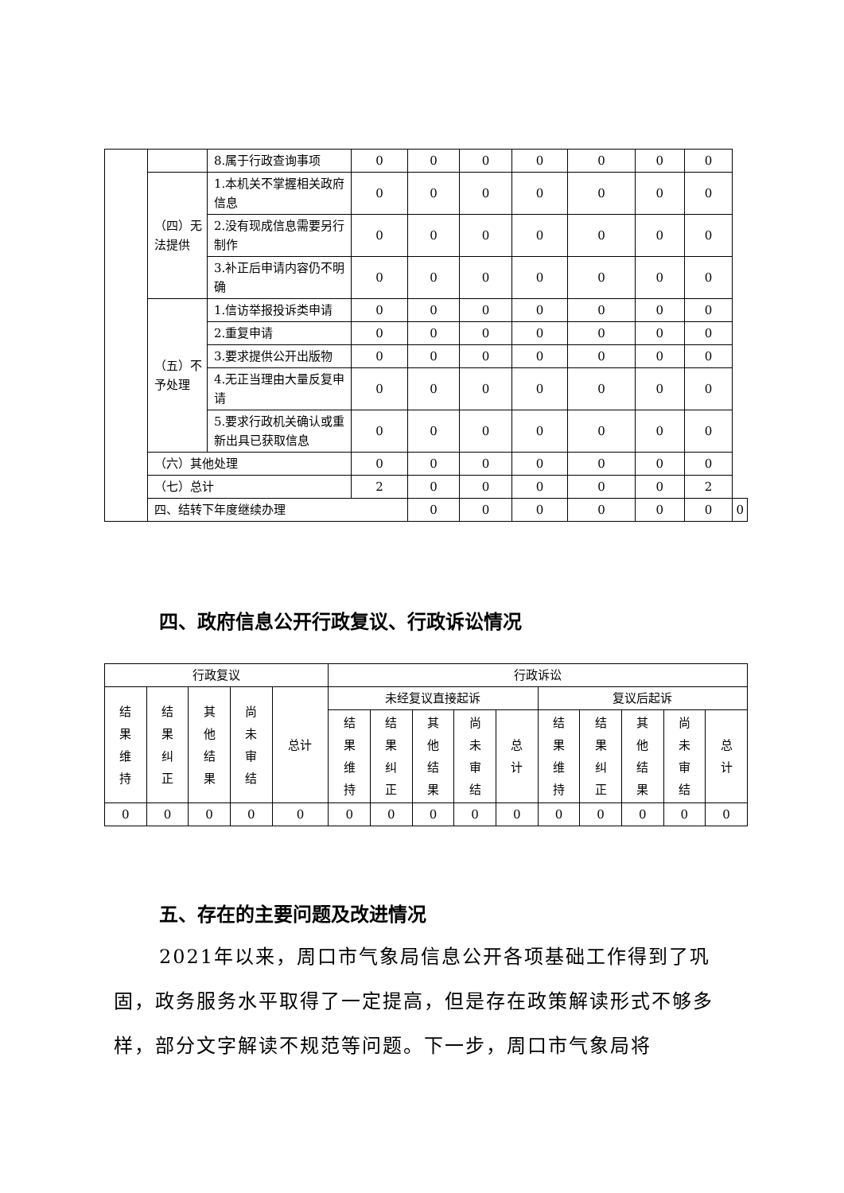| | | 8.属于行政查询事项 | 0 | 0 | 0 | 0 | 0 | 0 | 0 | |
| | （四）无法提供 | 1.本机关不掌握相关政府信息 | 0 | 0 | 0 | 0 | 0 | 0 | 0 | |
| | | 2.没有现成信息需要另行制作 | 0 | 0 | 0 | 0 | 0 | 0 | 0 | |
| | | 3.补正后申请内容仍不明确 | 0 | 0 | 0 | 0 | 0 | 0 | 0 | |
| | （五）不予处理 | 1.信访举报投诉类申请 | 0 | 0 | 0 | 0 | 0 | 0 | 0 | |
| | | 2.重复申请 | 0 | 0 | 0 | 0 | 0 | 0 | 0 | |
| | | 3.要求提供公开出版物 | 0 | 0 | 0 | 0 | 0 | 0 | 0 | |
| | | 4.无正当理由大量反复申请 | 0 | 0 | 0 | 0 | 0 | 0 | 0 | |
| | | 5.要求行政机关确认或重新出具已获取信息 | 0 | 0 | 0 | 0 | 0 | 0 | 0 | |
| | （六）其他处理 | | 0 | 0 | 0 | 0 | 0 | 0 | 0 | |
| | （七）总计 | | 2 | 0 | 0 | 0 | 0 | 0 | 2 | |
| | 四、结转下年度继续办理 | | | 0 | 0 | 0 | 0 | 0 | 0 | 0 |
四、政府信息公开行政复议、行政诉讼情况
| 行政复议 | | | | | 行政诉讼 | | | | | | | | | |
| --- | --- | --- | --- | --- | --- | --- | --- | --- | --- | --- | --- | --- | --- | --- |
| 结果维持 | 结果纠正 | 其他结果 | 尚未审结 | 总计 | 未经复议直接起诉 | | | | | 复议后起诉 | | | | |
| | | | | | 结果维持 | 结果纠正 | 其他结果 | 尚未审结 | 总计 | 结果维持 | 结果纠正 | 其他结果 | 尚未审结 | 总计 |
| 0 | 0 | 0 | 0 | 0 | 0 | 0 | 0 | 0 | 0 | 0 | 0 | 0 | 0 | 0 |
五、存在的主要问题及改进情况
2021年以来，周口市气象局信息公开各项基础工作得到了巩固，政务服务水平取得了一定提高，但是存在政策解读形式不够多样，部分文字解读不规范等问题。下一步，周口市气象局将